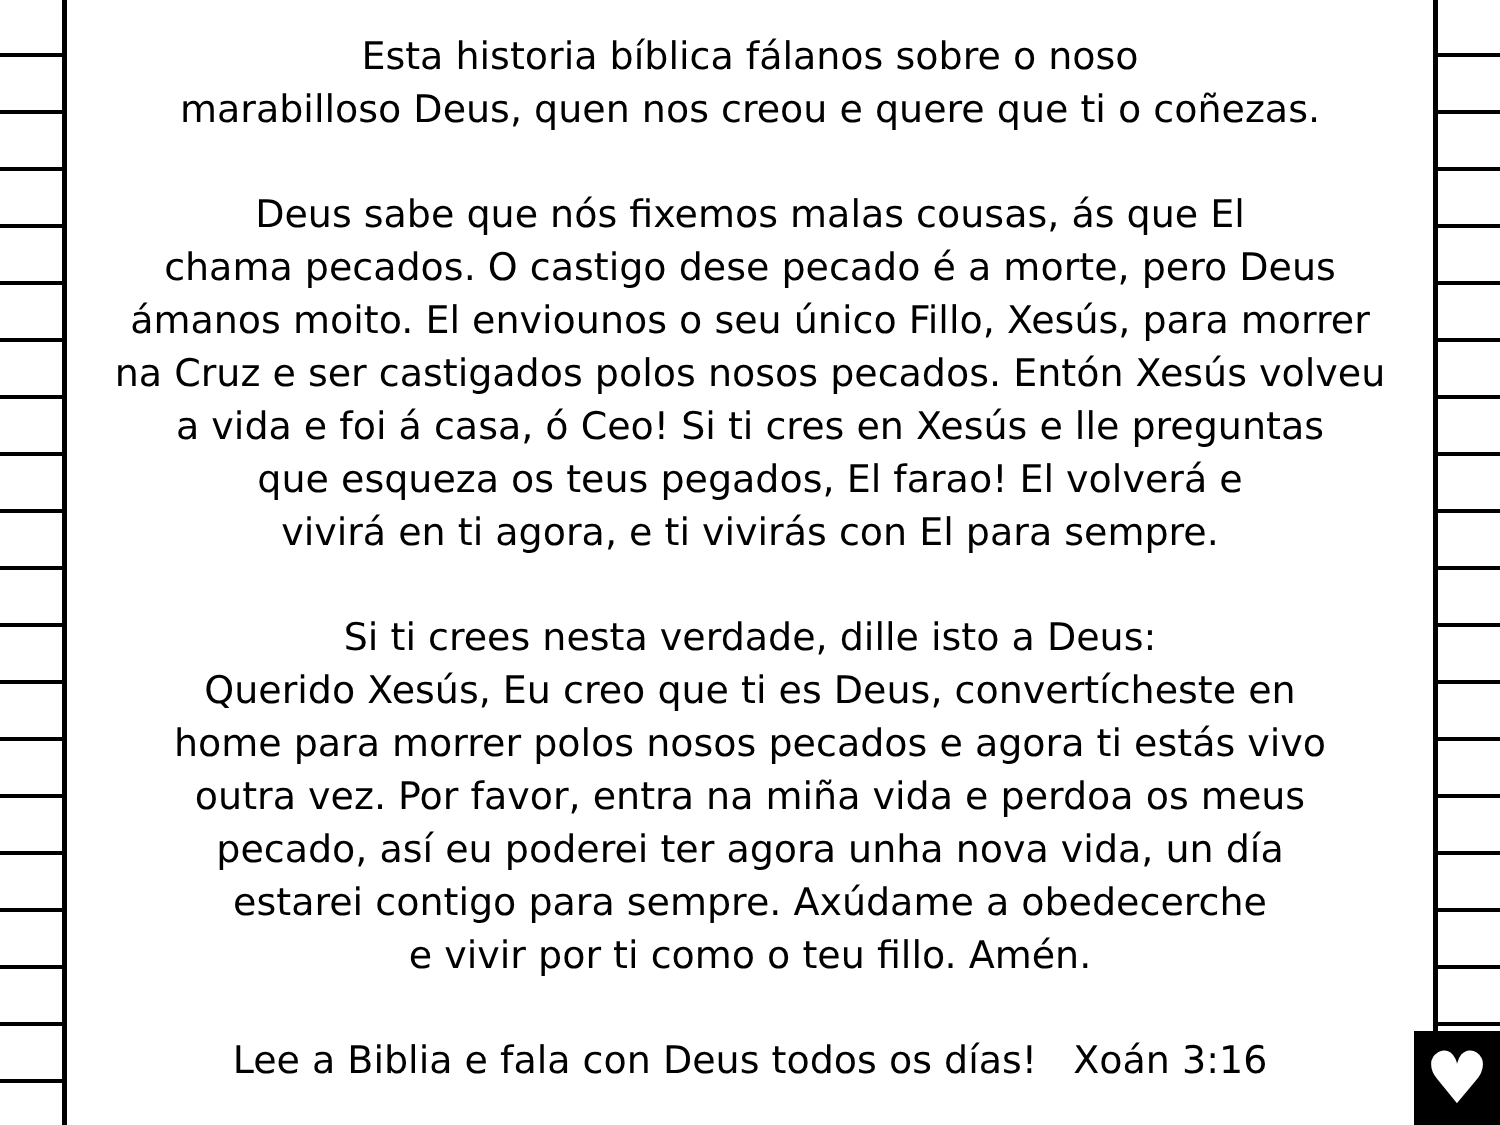♥
Esta historia bíblica fálanos sobre o noso
marabilloso Deus, quen nos creou e quere que ti o coñezas.
Deus sabe que nós fixemos malas cousas, ás que El
chama pecados. O castigo dese pecado é a morte, pero Deus
ámanos moito. El enviounos o seu único Fillo, Xesús, para morrer
na Cruz e ser castigados polos nosos pecados. Entón Xesús volveu
a vida e foi á casa, ó Ceo! Si ti cres en Xesús e lle preguntas
que esqueza os teus pegados, El farao! El volverá e
vivirá en ti agora, e ti vivirás con El para sempre.
Si ti crees nesta verdade, dille isto a Deus:
Querido Xesús, Eu creo que ti es Deus, convertícheste en
home para morrer polos nosos pecados e agora ti estás vivo
outra vez. Por favor, entra na miña vida e perdoa os meus
pecado, así eu poderei ter agora unha nova vida, un día
estarei contigo para sempre. Axúdame a obedecerche
e vivir por ti como o teu fillo. Amén.
Lee a Biblia e fala con Deus todos os días! Xoán 3:16